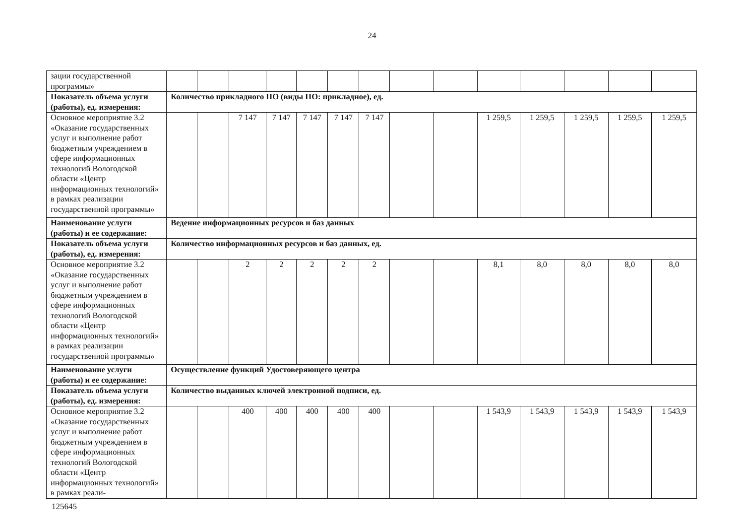24
| зации государственной программы» | | | | | | | | | | | | | | |
| Показатель объема услуги (работы), ед. измерения: | Количество прикладного ПО (виды ПО: прикладное), ед. | | | | | | | | | | | | | |
| Основное мероприятие 3.2 «Оказание государственных услуг и выполнение работ бюджетным учреждением в сфере информационных технологий Вологодской области «Центр информационных технологий» в рамках реализации государственной программы» | | | 7 147 | 7 147 | 7 147 | 7 147 | 7 147 | | | 1 259,5 | 1 259,5 | 1 259,5 | 1 259,5 | 1 259,5 |
| Наименование услуги (работы) и ее содержание: | Ведение информационных ресурсов и баз данных | | | | | | | | | | | | | |
| Показатель объема услуги (работы), ед. измерения: | Количество информационных ресурсов и баз данных, ед. | | | | | | | | | | | | | |
| Основное мероприятие 3.2 «Оказание государственных услуг и выполнение работ бюджетным учреждением в сфере информационных технологий Вологодской области «Центр информационных технологий» в рамках реализации государственной программы» | | | 2 | 2 | 2 | 2 | 2 | | | 8,1 | 8,0 | 8,0 | 8,0 | 8,0 |
| Наименование услуги (работы) и ее содержание: | Осуществление функций Удостоверяющего центра | | | | | | | | | | | | | |
| Показатель объема услуги (работы), ед. измерения: | Количество выданных ключей электронной подписи, ед. | | | | | | | | | | | | | |
| Основное мероприятие 3.2 «Оказание государственных услуг и выполнение работ бюджетным учреждением в сфере информационных технологий Вологодской области «Центр информационных технологий» в рамках реали- | | | 400 | 400 | 400 | 400 | 400 | | | 1 543,9 | 1 543,9 | 1 543,9 | 1 543,9 | 1 543,9 |
125645